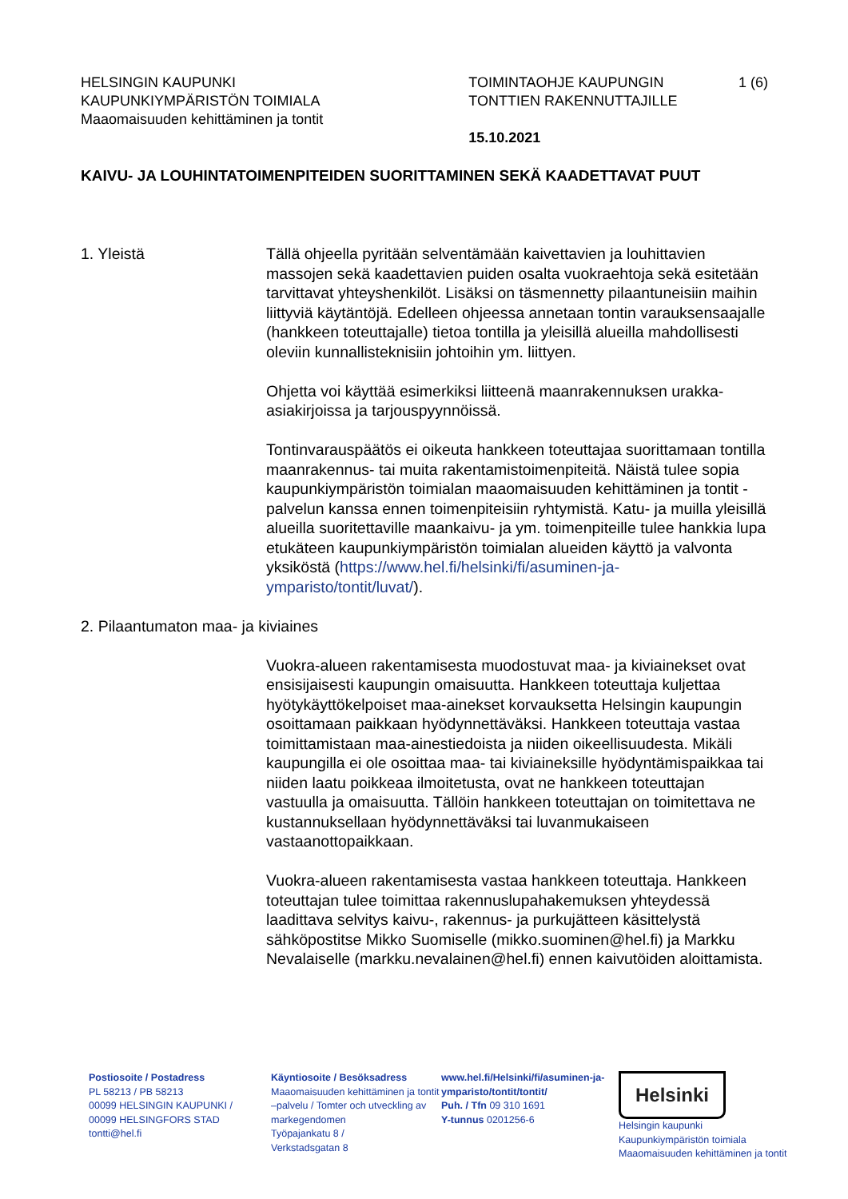HELSINGIN KAUPUNKI
KAUPUNKIYMPÄRISTÖN TOIMIALA
Maaomaisuuden kehittäminen ja tontit
TOIMINTAOHJE KAUPUNGIN
TONTTIEN RAKENNUTTAJILLE
15.10.2021
1 (6)
KAIVU- JA LOUHINTATOIMENPITEIDEN SUORITTAMINEN SEKÄ KAADETTAVAT PUUT
1. Yleistä Tällä ohjeella pyritään selventämään kaivettavien ja louhittavien massojen sekä kaadettavien puiden osalta vuokraehtoja sekä esitetään tarvittavat yhteyshenkilöt. Lisäksi on täsmennetty pilaantuneisiin maihin liittyviä käytäntöjä. Edelleen ohjeessa annetaan tontin varauksensaajalle (hankkeen toteuttajalle) tietoa tontilla ja yleisillä alueilla mahdollisesti oleviin kunnallisteknisiin johtoihin ym. liittyen.
Ohjetta voi käyttää esimerkiksi liitteenä maanrakennuksen urakka-asiakirjoissa ja tarjouspyynnöissä.
Tontinvarauspäätös ei oikeuta hankkeen toteuttajaa suorittamaan tontilla maanrakennus- tai muita rakentamistoimenpiteitä. Näistä tulee sopia kaupunkiympäristön toimialan maaomaisuuden kehittäminen ja tontit -palvelun kanssa ennen toimenpiteisiin ryhtymistä. Katu- ja muilla yleisillä alueilla suoritettaville maankaivu- ja ym. toimenpiteille tulee hankkia lupa etukäteen kaupunkiympäristön toimialan alueiden käyttö ja valvonta yksiköstä (https://www.hel.fi/helsinki/fi/asuminen-ja-ymparisto/tontit/luvat/).
2. Pilaantumaton maa- ja kiviaines
Vuokra-alueen rakentamisesta muodostuvat maa- ja kiviainekset ovat ensisijaisesti kaupungin omaisuutta. Hankkeen toteuttaja kuljettaa hyötykäyttökelpoiset maa-ainekset korvauksetta Helsingin kaupungin osoittamaan paikkaan hyödynnettäväksi. Hankkeen toteuttaja vastaa toimittamistaan maa-ainestiedoista ja niiden oikeellisuudesta. Mikäli kaupungilla ei ole osoittaa maa- tai kiviaineksille hyödyntämispaikkaa tai niiden laatu poikkeaa ilmoitetusta, ovat ne hankkeen toteuttajan vastuulla ja omaisuutta. Tällöin hankkeen toteuttajan on toimitettava ne kustannuksellaan hyödynnettäväksi tai luvanmukaiseen vastaanottopaikkaan.
Vuokra-alueen rakentamisesta vastaa hankkeen toteuttaja. Hankkeen toteuttajan tulee toimittaa rakennuslupahakemuksen yhteydessä laadittava selvitys kaivu-, rakennus- ja purkujätteen käsittelystä sähköpostitse Mikko Suomiselle (mikko.suominen@hel.fi) ja Markku Nevalaiselle (markku.nevalainen@hel.fi) ennen kaivutöiden aloittamista.
Postiosoite / Postadress
PL 58213 / PB 58213
00099 HELSINGIN KAUPUNKI /
00099 HELSINGFORS STAD
tontti@hel.fi
Käyntiosoite / Besöksadress
Maaomaisuuden kehittäminen ja tontit –palvelu / Tomter och utveckling av markegendomen
Työpajankatu 8 /
Verkstadsgatan 8
www.hel.fi/Helsinki/fi/asuminen-ja-ymparisto/tontit/tontit/
Puh. / Tfn 09 310 1691
Y-tunnus 0201256-6
Helsinki
Helsingin kaupunki
Kaupunkiympäristön toimiala
Maaomaisuuden kehittäminen ja tontit